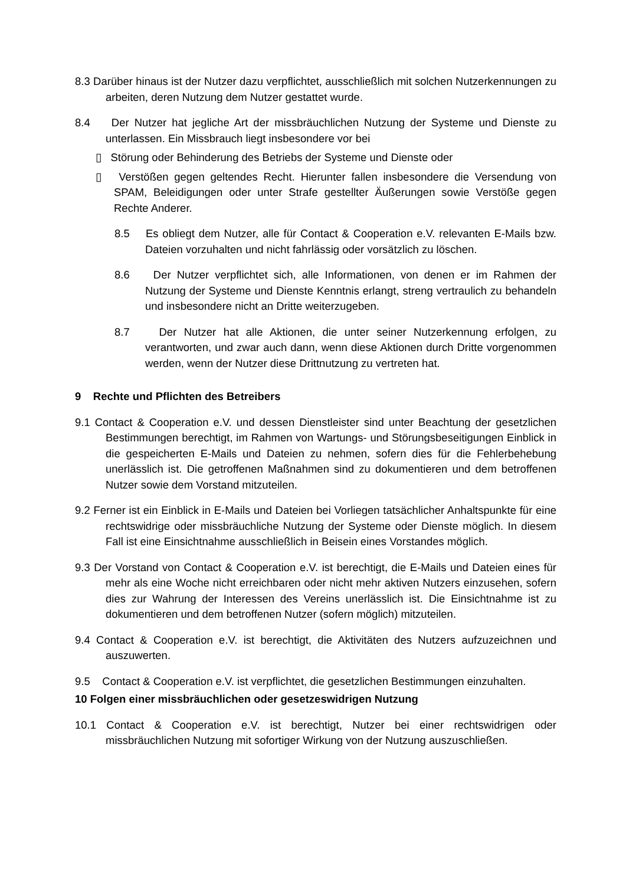8.3 Darüber hinaus ist der Nutzer dazu verpflichtet, ausschließlich mit solchen Nutzerkennungen zu arbeiten, deren Nutzung dem Nutzer gestattet wurde.
8.4 Der Nutzer hat jegliche Art der missbräuchlichen Nutzung der Systeme und Dienste zu unterlassen. Ein Missbrauch liegt insbesondere vor bei
▯ Störung oder Behinderung des Betriebs der Systeme und Dienste oder
▯ Verstößen gegen geltendes Recht. Hierunter fallen insbesondere die Versendung von SPAM, Beleidigungen oder unter Strafe gestellter Äußerungen sowie Verstöße gegen Rechte Anderer.
8.5 Es obliegt dem Nutzer, alle für Contact & Cooperation e.V. relevanten E-Mails bzw. Dateien vorzuhalten und nicht fahrlässig oder vorsätzlich zu löschen.
8.6 Der Nutzer verpflichtet sich, alle Informationen, von denen er im Rahmen der Nutzung der Systeme und Dienste Kenntnis erlangt, streng vertraulich zu behandeln und insbesondere nicht an Dritte weiterzugeben.
8.7 Der Nutzer hat alle Aktionen, die unter seiner Nutzerkennung erfolgen, zu verantworten, und zwar auch dann, wenn diese Aktionen durch Dritte vorgenommen werden, wenn der Nutzer diese Drittnutzung zu vertreten hat.
9 Rechte und Pflichten des Betreibers
9.1 Contact & Cooperation e.V. und dessen Dienstleister sind unter Beachtung der gesetzlichen Bestimmungen berechtigt, im Rahmen von Wartungs- und Störungsbeseitigungen Einblick in die gespeicherten E-Mails und Dateien zu nehmen, sofern dies für die Fehlerbehebung unerlässlich ist. Die getroffenen Maßnahmen sind zu dokumentieren und dem betroffenen Nutzer sowie dem Vorstand mitzuteilen.
9.2 Ferner ist ein Einblick in E-Mails und Dateien bei Vorliegen tatsächlicher Anhaltspunkte für eine rechtswidrige oder missbräuchliche Nutzung der Systeme oder Dienste möglich. In diesem Fall ist eine Einsichtnahme ausschließlich in Beisein eines Vorstandes möglich.
9.3 Der Vorstand von Contact & Cooperation e.V. ist berechtigt, die E-Mails und Dateien eines für mehr als eine Woche nicht erreichbaren oder nicht mehr aktiven Nutzers einzusehen, sofern dies zur Wahrung der Interessen des Vereins unerlässlich ist. Die Einsichtnahme ist zu dokumentieren und dem betroffenen Nutzer (sofern möglich) mitzuteilen.
9.4 Contact & Cooperation e.V. ist berechtigt, die Aktivitäten des Nutzers aufzuzeichnen und auszuwerten.
9.5 Contact & Cooperation e.V. ist verpflichtet, die gesetzlichen Bestimmungen einzuhalten.
10 Folgen einer missbräuchlichen oder gesetzeswidrigen Nutzung
10.1 Contact & Cooperation e.V. ist berechtigt, Nutzer bei einer rechtswidrigen oder missbräuchlichen Nutzung mit sofortiger Wirkung von der Nutzung auszuschließen.